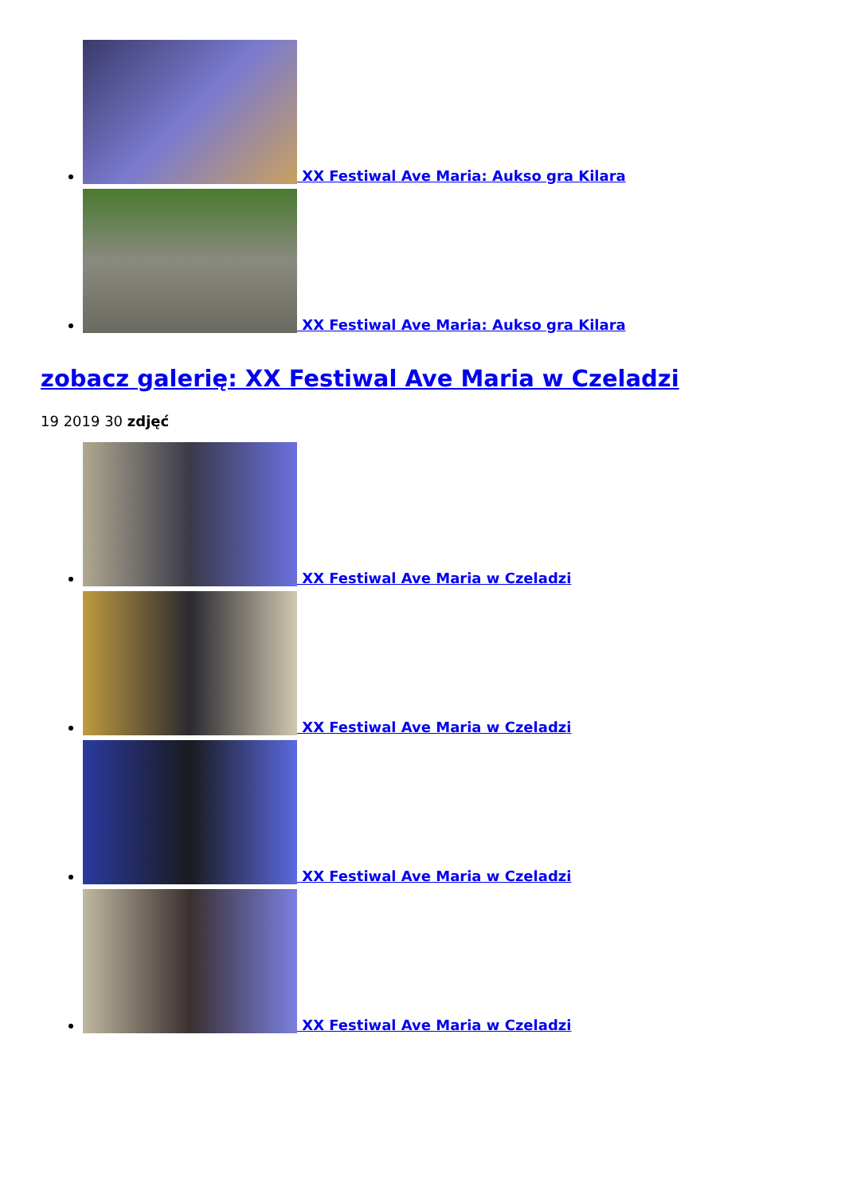XX Festiwal Ave Maria: Aukso gra Kilara
XX Festiwal Ave Maria: Aukso gra Kilara
zobacz galerię: XX Festiwal Ave Maria w Czeladzi
19 2019 30 zdjęć
XX Festiwal Ave Maria w Czeladzi
XX Festiwal Ave Maria w Czeladzi
XX Festiwal Ave Maria w Czeladzi
XX Festiwal Ave Maria w Czeladzi